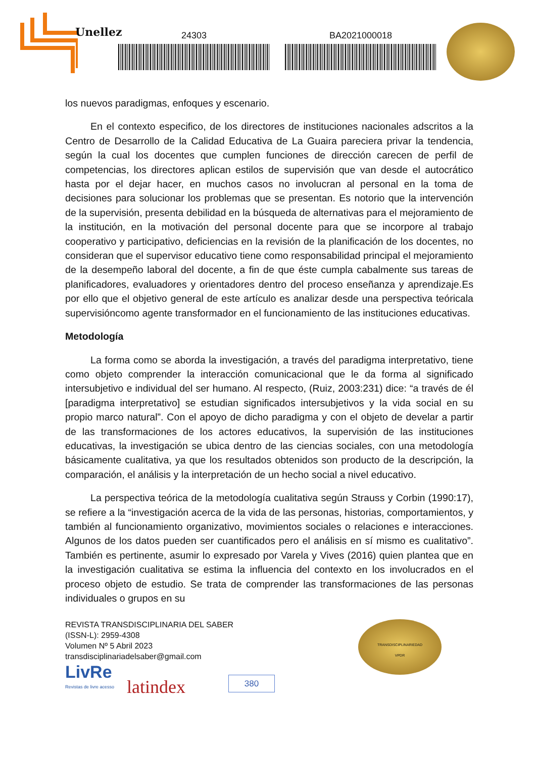Unellez
24303 BA2021000018
los nuevos paradigmas, enfoques y escenario.
En el contexto especifico, de los directores de instituciones nacionales adscritos a la Centro de Desarrollo de la Calidad Educativa de La Guaira pareciera privar la tendencia, según la cual los docentes que cumplen funciones de dirección carecen de perfil de competencias, los directores aplican estilos de supervisión que van desde el autocrático hasta por el dejar hacer, en muchos casos no involucran al personal en la toma de decisiones para solucionar los problemas que se presentan. Es notorio que la intervención de la supervisión, presenta debilidad en la búsqueda de alternativas para el mejoramiento de la institución, en la motivación del personal docente para que se incorpore al trabajo cooperativo y participativo, deficiencias en la revisión de la planificación de los docentes, no consideran que el supervisor educativo tiene como responsabilidad principal el mejoramiento de la desempeño laboral del docente, a fin de que éste cumpla cabalmente sus tareas de planificadores, evaluadores y orientadores dentro del proceso enseñanza y aprendizaje.Es por ello que el objetivo general de este artículo es analizar desde una perspectiva teóricala supervisióncomo agente transformador en el funcionamiento de las instituciones educativas.
Metodología
La forma como se aborda la investigación, a través del paradigma interpretativo, tiene como objeto comprender la interacción comunicacional que le da forma al significado intersubjetivo e individual del ser humano. Al respecto, (Ruiz, 2003:231) dice: “a través de él [paradigma interpretativo] se estudian significados intersubjetivos y la vida social en su propio marco natural”. Con el apoyo de dicho paradigma y con el objeto de develar a partir de las transformaciones de los actores educativos, la supervisión de las instituciones educativas, la investigación se ubica dentro de las ciencias sociales, con una metodología básicamente cualitativa, ya que los resultados obtenidos son producto de la descripción, la comparación, el análisis y la interpretación de un hecho social a nivel educativo.
La perspectiva teórica de la metodología cualitativa según Strauss y Corbin (1990:17), se refiere a la “investigación acerca de la vida de las personas, historias, comportamientos, y también al funcionamiento organizativo, movimientos sociales o relaciones e interacciones. Algunos de los datos pueden ser cuantificados pero el análisis en sí mismo es cualitativo”. También es pertinente, asumir lo expresado por Varela y Vives (2016) quien plantea que en la investigación cualitativa se estima la influencia del contexto en los involucrados en el proceso objeto de estudio. Se trata de comprender las transformaciones de las personas individuales o grupos en su
REVISTA TRANSDISCIPLINARIA DEL SABER
(ISSN-L): 2959-4308
Volumen Nº 5 Abril 2023
transdisciplinariadelsaber@gmail.com
LivRe
Revistas de livre acesso
latindex
380
TRANSDISCIPLINARIEDAD
VPDR